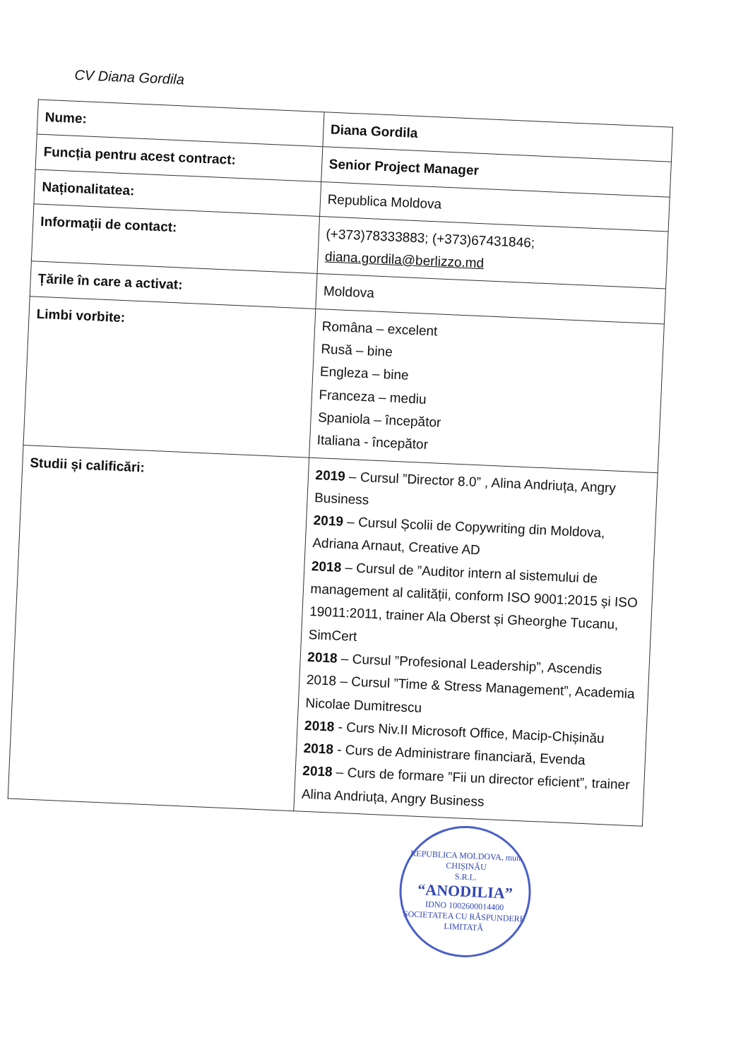CV Diana Gordila
| Nume: | Diana Gordila |
| Funcția pentru acest contract: | Senior Project Manager |
| Naționalitatea: | Republica Moldova |
| Informații de contact: | (+373)78333883; (+373)67431846; diana.gordila@berlizzo.md |
| Țările în care a activat: | Moldova |
| Limbi vorbite: | Româna – excelent Rusă – bine Engleza – bine Franceza – mediu Spaniola – începător Italiana - începător |
| Studii și calificări: | 2019 – Cursul ”Director 8.0” , Alina Andriuța, Angry Business 2019 – Cursul Școlii de Copywriting din Moldova, Adriana Arnaut, Creative AD 2018 – Cursul de ”Auditor intern al sistemului de management al calității, conform ISO 9001:2015 și ISO 19011:2011, trainer Ala Oberst și Gheorghe Tucanu, SimCert 2018 – Cursul ”Profesional Leadership”, Ascendis 2018 – Cursul ”Time & Stress Management”, Academia Nicolae Dumitrescu 2018 - Curs Niv.II Microsoft Office, Macip-Chișinău 2018 - Curs de Administrare financiară, Evenda 2018 – Curs de formare ”Fii un director eficient”, trainer Alina Andriuța, Angry Business |
REPUBLICA MOLDOVA, mun. CHIȘINĂU
S.R.L.
“ANODILIA”
IDNO 1002600014400
SOCIETATEA CU RĂSPUNDERE LIMITATĂ